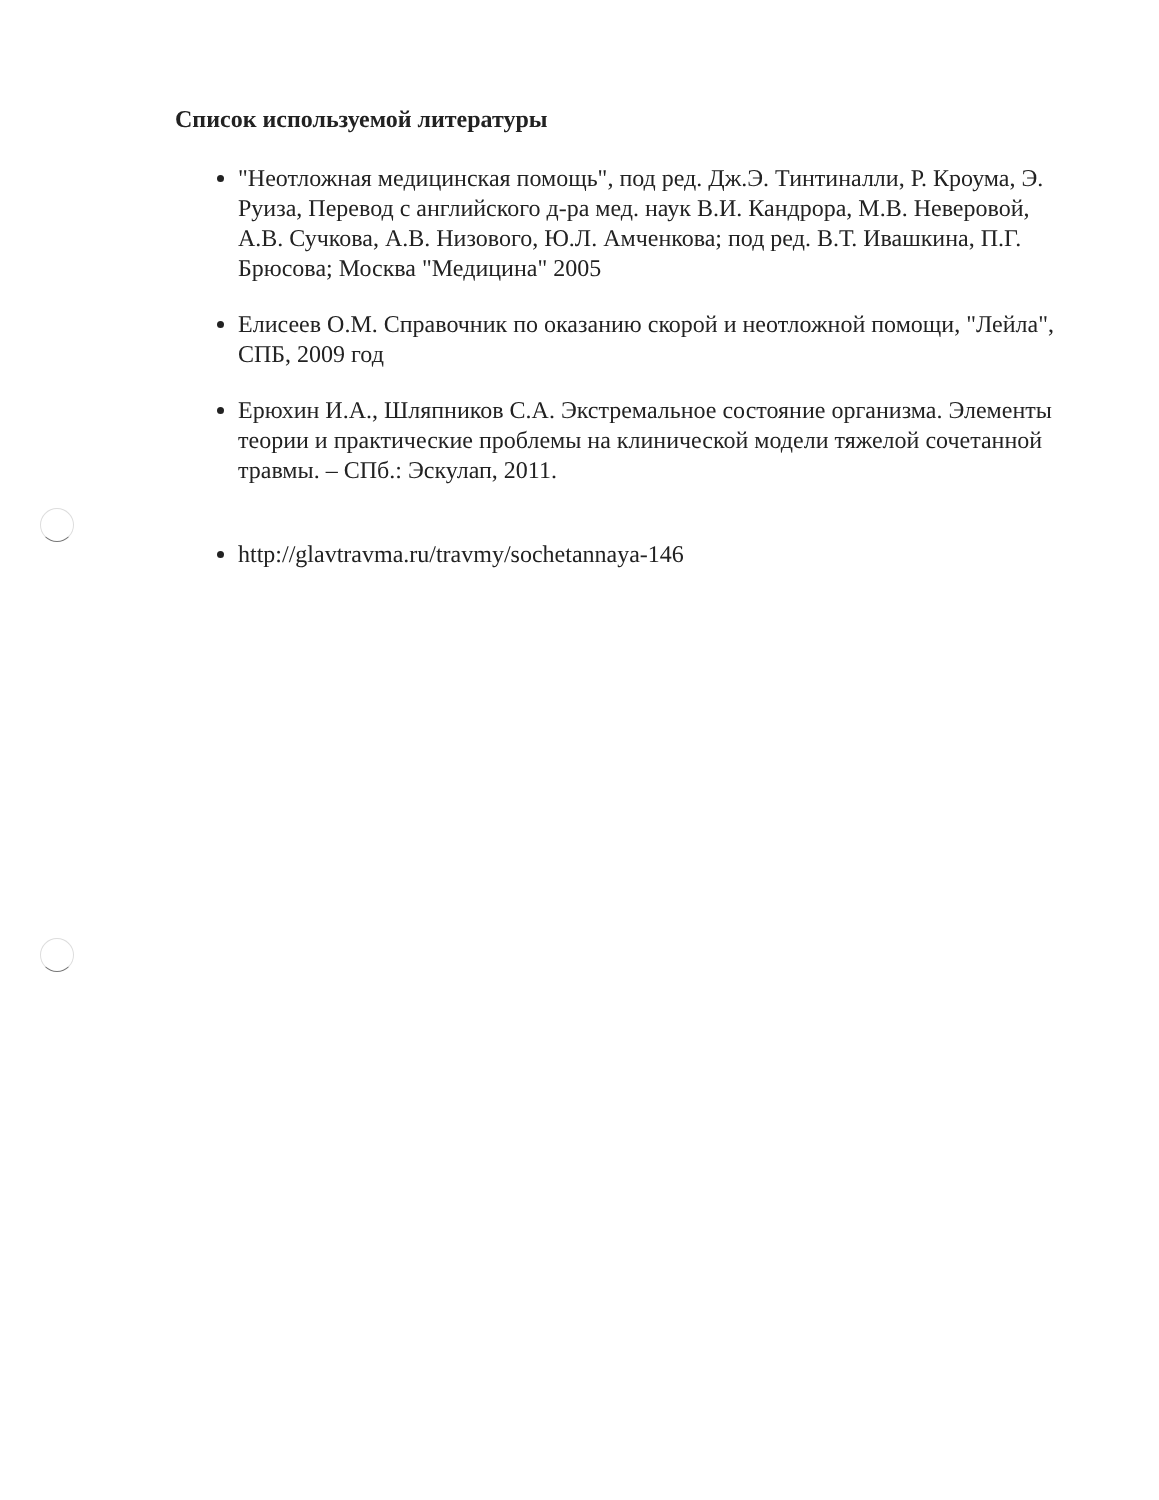Список используемой литературы
"Неотложная медицинская помощь", под ред. Дж.Э. Тинтиналли, Р. Кроума, Э. Руиза, Перевод с английского д-ра мед. наук В.И. Кандрора, М.В. Неверовой, А.В. Сучкова, А.В. Низового, Ю.Л. Амченкова; под ред. В.Т. Ивашкина, П.Г. Брюсова; Москва "Медицина" 2005
Елисеев О.М. Справочник по оказанию скорой и неотложной помощи, "Лейла", СПБ, 2009 год
Ерюхин И.А., Шляпников С.А. Экстремальное состояние организма. Элементы теории и практические проблемы на клинической модели тяжелой сочетанной травмы. – СПб.: Эскулап, 2011.
http://glavtravma.ru/travmy/sochetannaya-146